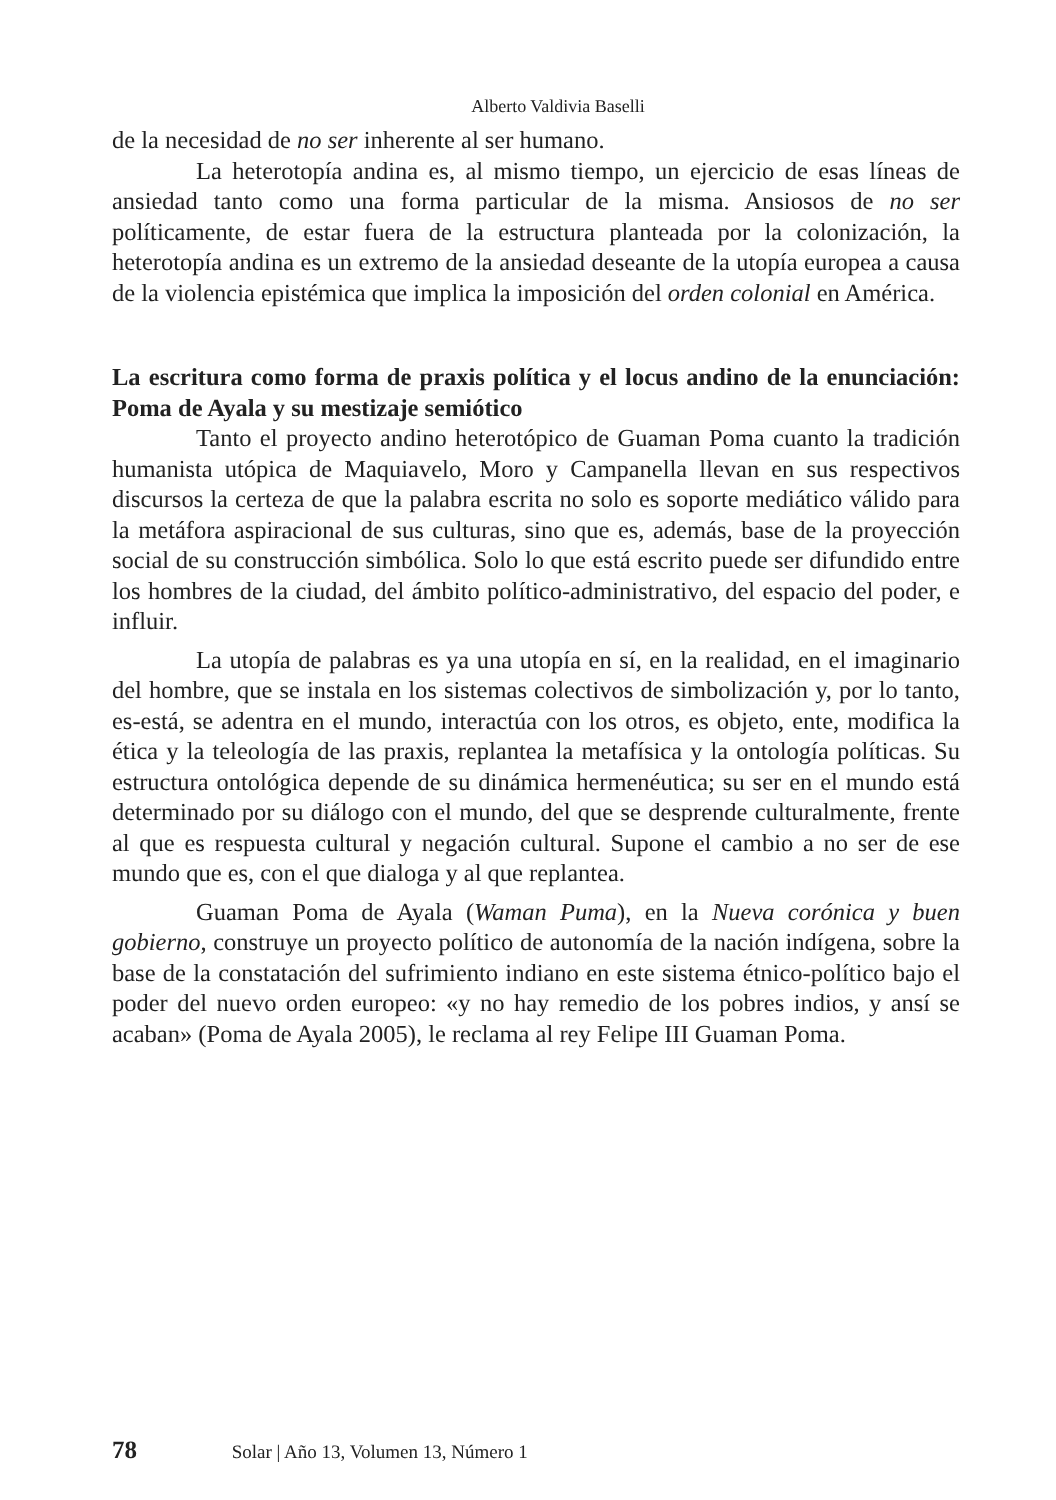Alberto Valdivia Baselli
de la necesidad de no ser inherente al ser humano.
La heterotopía andina es, al mismo tiempo, un ejercicio de esas líneas de ansiedad tanto como una forma particular de la misma. Ansiosos de no ser políticamente, de estar fuera de la estructura planteada por la colonización, la heterotopía andina es un extremo de la ansiedad deseante de la utopía europea a causa de la violencia epistémica que implica la imposición del orden colonial en América.
La escritura como forma de praxis política y el locus andino de la enunciación: Poma de Ayala y su mestizaje semiótico
Tanto el proyecto andino heterotópico de Guaman Poma cuanto la tradición humanista utópica de Maquiavelo, Moro y Campanella llevan en sus respectivos discursos la certeza de que la palabra escrita no solo es soporte mediático válido para la metáfora aspiracional de sus culturas, sino que es, además, base de la proyección social de su construcción simbólica. Solo lo que está escrito puede ser difundido entre los hombres de la ciudad, del ámbito político-administrativo, del espacio del poder, e influir.
La utopía de palabras es ya una utopía en sí, en la realidad, en el imaginario del hombre, que se instala en los sistemas colectivos de simbolización y, por lo tanto, es-está, se adentra en el mundo, interactúa con los otros, es objeto, ente, modifica la ética y la teleología de las praxis, replantea la metafísica y la ontología políticas. Su estructura ontológica depende de su dinámica hermenéutica; su ser en el mundo está determinado por su diálogo con el mundo, del que se desprende culturalmente, frente al que es respuesta cultural y negación cultural. Supone el cambio a no ser de ese mundo que es, con el que dialoga y al que replantea.
Guaman Poma de Ayala (Waman Puma), en la Nueva corónica y buen gobierno, construye un proyecto político de autonomía de la nación indígena, sobre la base de la constatación del sufrimiento indiano en este sistema étnico-político bajo el poder del nuevo orden europeo: «y no hay remedio de los pobres indios, y ansí se acaban» (Poma de Ayala 2005), le reclama al rey Felipe III Guaman Poma.
78 Solar | Año 13, Volumen 13, Número 1